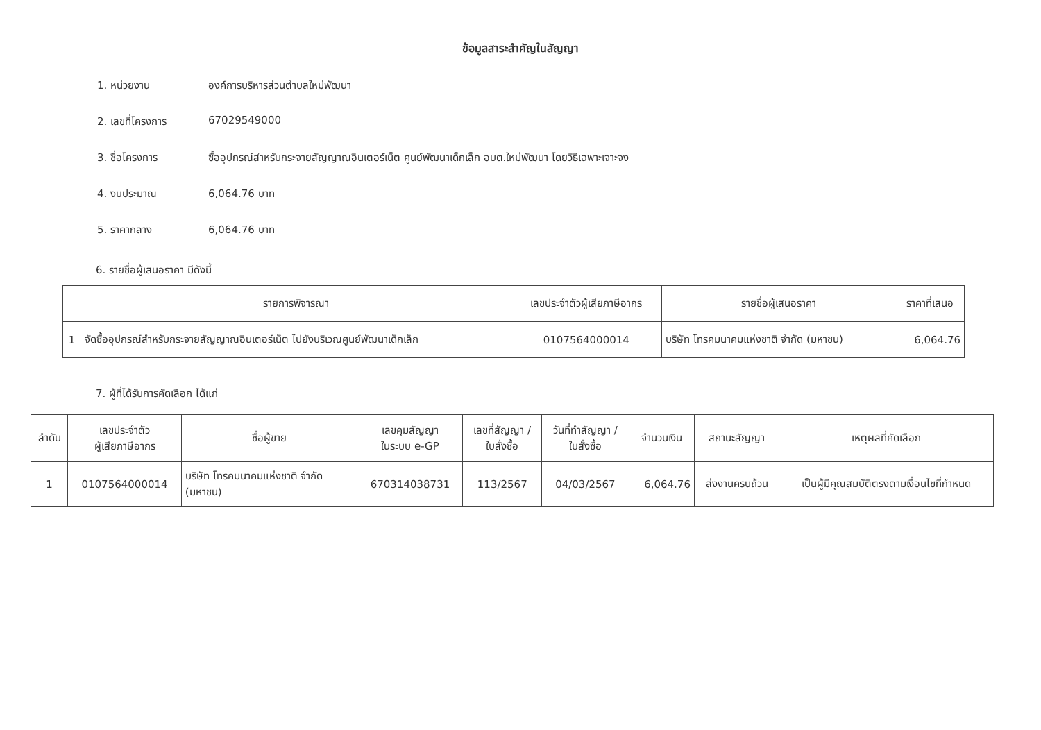ข้อมูลสาระสำคัญในสัญญา
1. หน่วยงาน องค์การบริหารส่วนตำบลใหม่พัฒนา
2. เลขที่โครงการ 67029549000
3. ชื่อโครงการ ซื้ออุปกรณ์สำหรับกระจายสัญญาณอินเตอร์เน็ต ศูนย์พัฒนาเด็กเล็ก อบต.ใหม่พัฒนา โดยวิธีเฉพาะเจาะจง
4. งบประมาณ 6,064.76 บาท
5. ราคากลาง 6,064.76 บาท
6. รายชื่อผู้เสนอราคา มีดังนี้
| | รายการพิจารณา | เลขประจำตัวผู้เสียภาษีอากร | รายชื่อผู้เสนอราคา | ราคาที่เสนอ |
| --- | --- | --- | --- | --- |
| 1 | จัดซื้ออุปกรณ์สำหรับกระจายสัญญาณอินเตอร์เน็ต ไปยังบริเวณศูนย์พัฒนาเด็กเล็ก | 0107564000014 | บริษัท โทรคมนาคมแห่งชาติ จำกัด (มหาชน) | 6,064.76 |
7. ผู้ที่ได้รับการคัดเลือก ได้แก่
| ลำดับ | เลขประจำตัว ผู้เสียภาษีอากร | ชื่อผู้ขาย | เลขคุมสัญญา ในระบบ e-GP | เลขที่สัญญา / ใบสั่งซื้อ | วันที่ทำสัญญา / ใบสั่งซื้อ | จำนวนเงิน | สถานะสัญญา | เหตุผลที่คัดเลือก |
| --- | --- | --- | --- | --- | --- | --- | --- | --- |
| 1 | 0107564000014 | บริษัท โทรคมนาคมแห่งชาติ จำกัด (มหาชน) | 670314038731 | 113/2567 | 04/03/2567 | 6,064.76 | ส่งงานครบถ้วน | เป็นผู้มีคุณสมบัติตรงตามเงื่อนไขที่กำหนด |